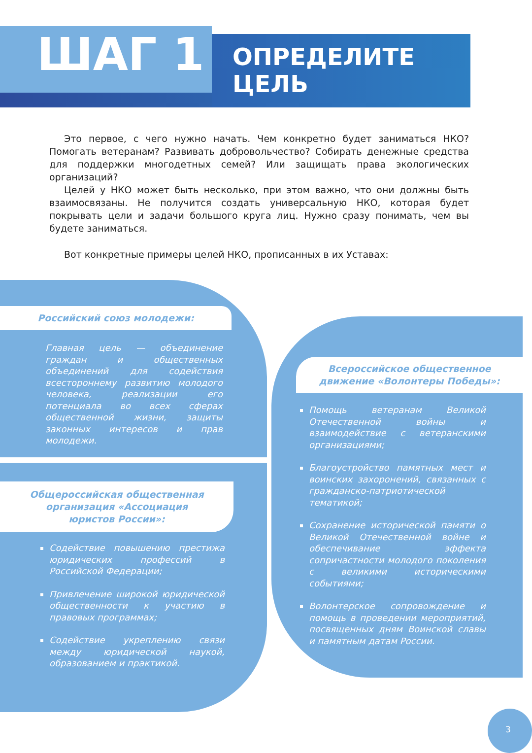ШАГ 1
ОПРЕДЕЛИТЕ
ЦЕЛЬ
Это первое, с чего нужно начать. Чем конкретно будет заниматься НКО? Помогать ветеранам? Развивать добровольчество? Собирать денежные средства для поддержки многодетных семей? Или защищать права экологических организаций?
Целей у НКО может быть несколько, при этом важно, что они должны быть взаимосвязаны. Не получится создать универсальную НКО, которая будет покрывать цели и задачи большого круга лиц. Нужно сразу понимать, чем вы будете заниматься.
Вот конкретные примеры целей НКО, прописанных в их Уставах:
Российский союз молодежи:
Главная цель — объединение граждан и общественных объединений для содействия всестороннему развитию молодого человека, реализации его потенциала во всех сферах общественной жизни, защиты законных интересов и прав молодежи.
Общероссийская общественная
организация «Ассоциация
юристов России»:
Содействие повышению престижа юридических профессий в Российской Федерации;
Привлечение широкой юридической общественности к участию в правовых программах;
Содействие укреплению связи между юридической наукой, образованием и практикой.
Всероссийское общественное
движение «Волонтеры Победы»:
Помощь ветеранам Великой Отечественной войны и взаимодействие с ветеранскими организациями;
Благоустройство памятных мест и воинских захоронений, связанных с гражданско-патриотической тематикой;
Сохранение исторической памяти о Великой Отечественной войне и обеспечивание эффекта сопричастности молодого поколения с великими историческими событиями;
Волонтерское сопровождение и помощь в проведении мероприятий, посвященных дням Воинской славы и памятным датам России.
3